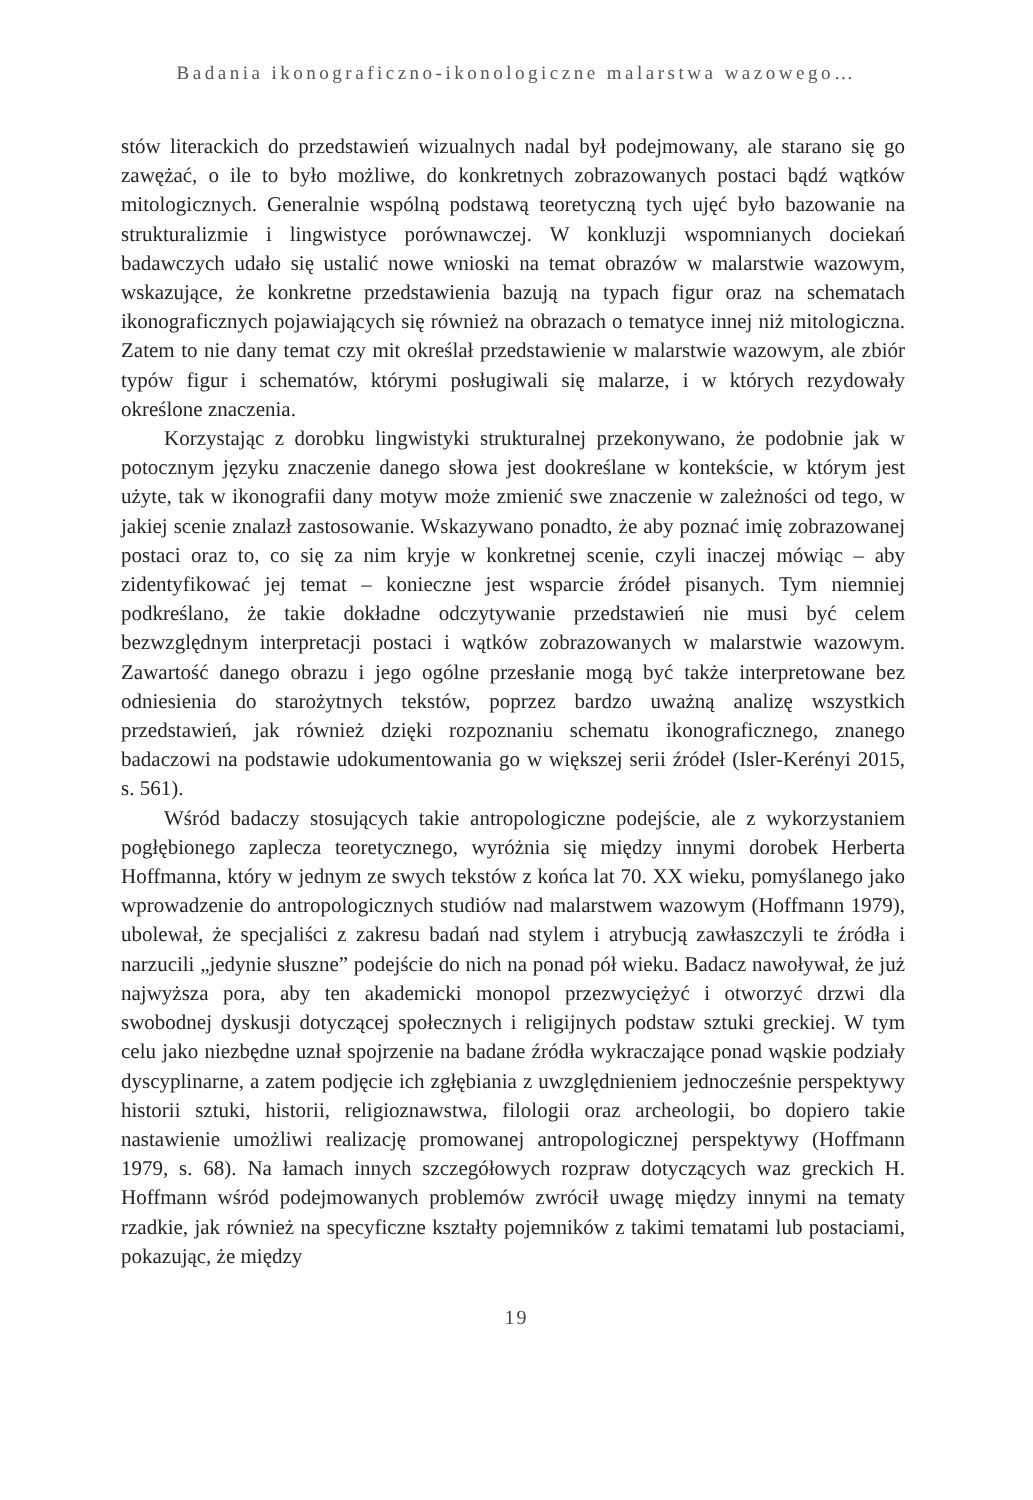Badania ikonograficzno-ikonologiczne malarstwa wazowego…
stów literackich do przedstawień wizualnych nadal był podejmowany, ale starano się go zawężać, o ile to było możliwe, do konkretnych zobrazowanych postaci bądź wątków mitologicznych. Generalnie wspólną podstawą teoretyczną tych ujęć było bazowanie na strukturalizmie i lingwistyce porównawczej. W konkluzji wspomnianych dociekań badawczych udało się ustalić nowe wnioski na temat obrazów w malarstwie wazowym, wskazujące, że konkretne przedstawienia bazują na typach figur oraz na schematach ikonograficznych pojawiających się również na obrazach o tematyce innej niż mitologiczna. Zatem to nie dany temat czy mit określał przedstawienie w malarstwie wazowym, ale zbiór typów figur i schematów, którymi posługiwali się malarze, i w których rezydowały określone znaczenia.
Korzystając z dorobku lingwistyki strukturalnej przekonywano, że podobnie jak w potocznym języku znaczenie danego słowa jest dookreślane w kontekście, w którym jest użyte, tak w ikonografii dany motyw może zmienić swe znaczenie w zależności od tego, w jakiej scenie znalazł zastosowanie. Wskazywano ponadto, że aby poznać imię zobrazowanej postaci oraz to, co się za nim kryje w konkretnej scenie, czyli inaczej mówiąc – aby zidentyfikować jej temat – konieczne jest wsparcie źródeł pisanych. Tym niemniej podkreślano, że takie dokładne odczytywanie przedstawień nie musi być celem bezwzględnym interpretacji postaci i wątków zobrazowanych w malarstwie wazowym. Zawartość danego obrazu i jego ogólne przesłanie mogą być także interpretowane bez odniesienia do starożytnych tekstów, poprzez bardzo uważną analizę wszystkich przedstawień, jak również dzięki rozpoznaniu schematu ikonograficznego, znanego badaczowi na podstawie udokumentowania go w większej serii źródeł (Isler-Kerényi 2015, s. 561).
Wśród badaczy stosujących takie antropologiczne podejście, ale z wykorzystaniem pogłębionego zaplecza teoretycznego, wyróżnia się między innymi dorobek Herberta Hoffmanna, który w jednym ze swych tekstów z końca lat 70. XX wieku, pomyślanego jako wprowadzenie do antropologicznych studiów nad malarstwem wazowym (Hoffmann 1979), ubolewał, że specjaliści z zakresu badań nad stylem i atrybucją zawłaszczyli te źródła i narzucili „jedynie słuszne” podejście do nich na ponad pół wieku. Badacz nawoływał, że już najwyższa pora, aby ten akademicki monopol przezwyciężyć i otworzyć drzwi dla swobodnej dyskusji dotyczącej społecznych i religijnych podstaw sztuki greckiej. W tym celu jako niezbędne uznał spojrzenie na badane źródła wykraczające ponad wąskie podziały dyscyplinarne, a zatem podjęcie ich zgłębiania z uwzględnieniem jednocześnie perspektywy historii sztuki, historii, religioznawstwa, filologii oraz archeologii, bo dopiero takie nastawienie umożliwi realizację promowanej antropologicznej perspektywy (Hoffmann 1979, s. 68). Na łamach innych szczegółowych rozpraw dotyczących waz greckich H. Hoffmann wśród podejmowanych problemów zwrócił uwagę między innymi na tematy rzadkie, jak również na specyficzne kształty pojemników z takimi tematami lub postaciami, pokazując, że między
19